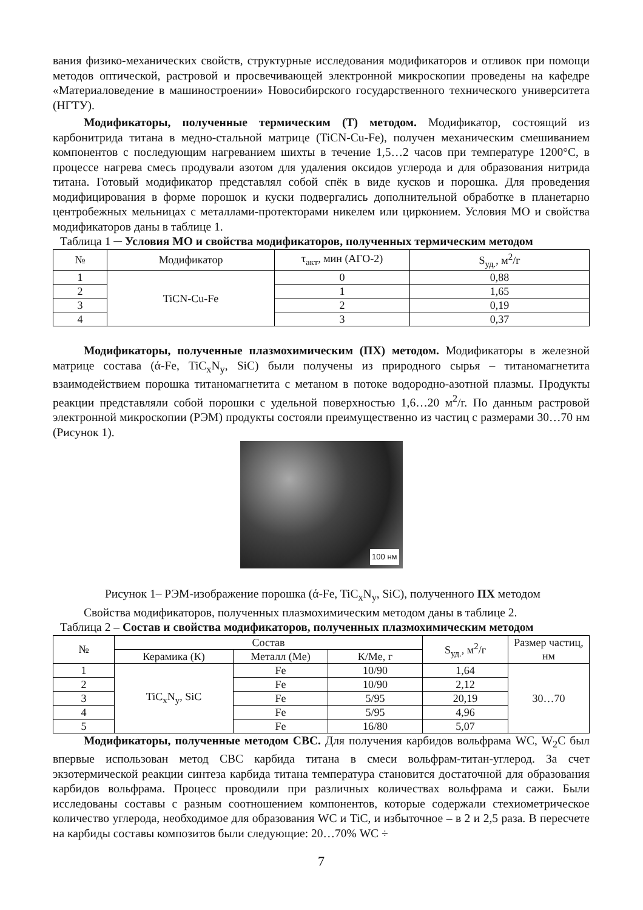вания физико-механических свойств, структурные исследования модификаторов и отливок при помощи методов оптической, растровой и просвечивающей электронной микроскопии проведены на кафедре «Материаловедение в машиностроении» Новосибирского государственного технического университета (НГТУ).
Модификаторы, полученные термическим (Т) методом. Модификатор, состоящий из карбонитрида титана в медно-стальной матрице (TiCN-Cu-Fe), получен механическим смешиванием компонентов с последующим нагреванием шихты в течение 1,5…2 часов при температуре 1200°C, в процессе нагрева смесь продували азотом для удаления оксидов углерода и для образования нитрида титана. Готовый модификатор представлял собой спёк в виде кусков и порошка. Для проведения модифицирования в форме порошок и куски подвергались дополнительной обработке в планетарно центробежных мельницах с металлами-протекторами никелем или цирконием. Условия МО и свойства модификаторов даны в таблице 1.
Таблица 1 ─ Условия МО и свойства модификаторов, полученных термическим методом
| № | Модификатор | τ<sub>акт</sub>, мин (АГО-2) | S<sub>уд.</sub>, м<sup>2</sup>/г |
| --- | --- | --- | --- |
| 1 | TiCN-Cu-Fe | 0 | 0,88 |
| 2 | | 1 | 1,65 |
| 3 | | 2 | 0,19 |
| 4 | | 3 | 0,37 |
Модификаторы, полученные плазмохимическим (ПХ) методом. Модификаторы в железной матрице состава (ά-Fe, TiC<sub>x</sub>N<sub>y</sub>, SiC) были получены из природного сырья – титаномагнетита взаимодействием порошка титаномагнетита с метаном в потоке водородно-азотной плазмы. Продукты реакции представляли собой порошки с удельной поверхностью 1,6…20 м<sup>2</sup>/г. По данным растровой электронной микроскопии (РЭМ) продукты состояли преимущественно из частиц с размерами 30…70 нм (Рисунок 1).
100 нм
Рисунок 1– РЭМ-изображение порошка (ά-Fe, TiC<sub>x</sub>N<sub>y</sub>, SiC), полученного ПХ методом
Свойства модификаторов, полученных плазмохимическим методом даны в таблице 2.
Таблица 2 – Состав и свойства модификаторов, полученных плазмохимическим методом
| № | Состав | | | S<sub>уд.</sub>, м<sup>2</sup>/г | Размер частиц, нм |
| --- | --- | --- | --- | --- | --- |
| | Керамика (К) | Металл (Me) | К/Me, г | | |
| 1 | TiC<sub>x</sub>N<sub>y</sub>, SiC | Fe | 10/90 | 1,64 | 30…70 |
| 2 | | Fe | 10/90 | 2,12 | |
| 3 | | Fe | 5/95 | 20,19 | |
| 4 | | Fe | 5/95 | 4,96 | |
| 5 | | Fe | 16/80 | 5,07 | |
Модификаторы, полученные методом СВС. Для получения карбидов вольфрама WC, W<sub>2</sub>C был впервые использован метод СВС карбида титана в смеси вольфрам-титан-углерод. За счет экзотермической реакции синтеза карбида титана температура становится достаточной для образования карбидов вольфрама. Процесс проводили при различных количествах вольфрама и сажи. Были исследованы составы с разным соотношением компонентов, которые содержали стехиометрическое количество углерода, необходимое для образования WC и TiC, и избыточное – в 2 и 2,5 раза. В пересчете на карбиды составы композитов были следующие: 20…70% WC ÷
7